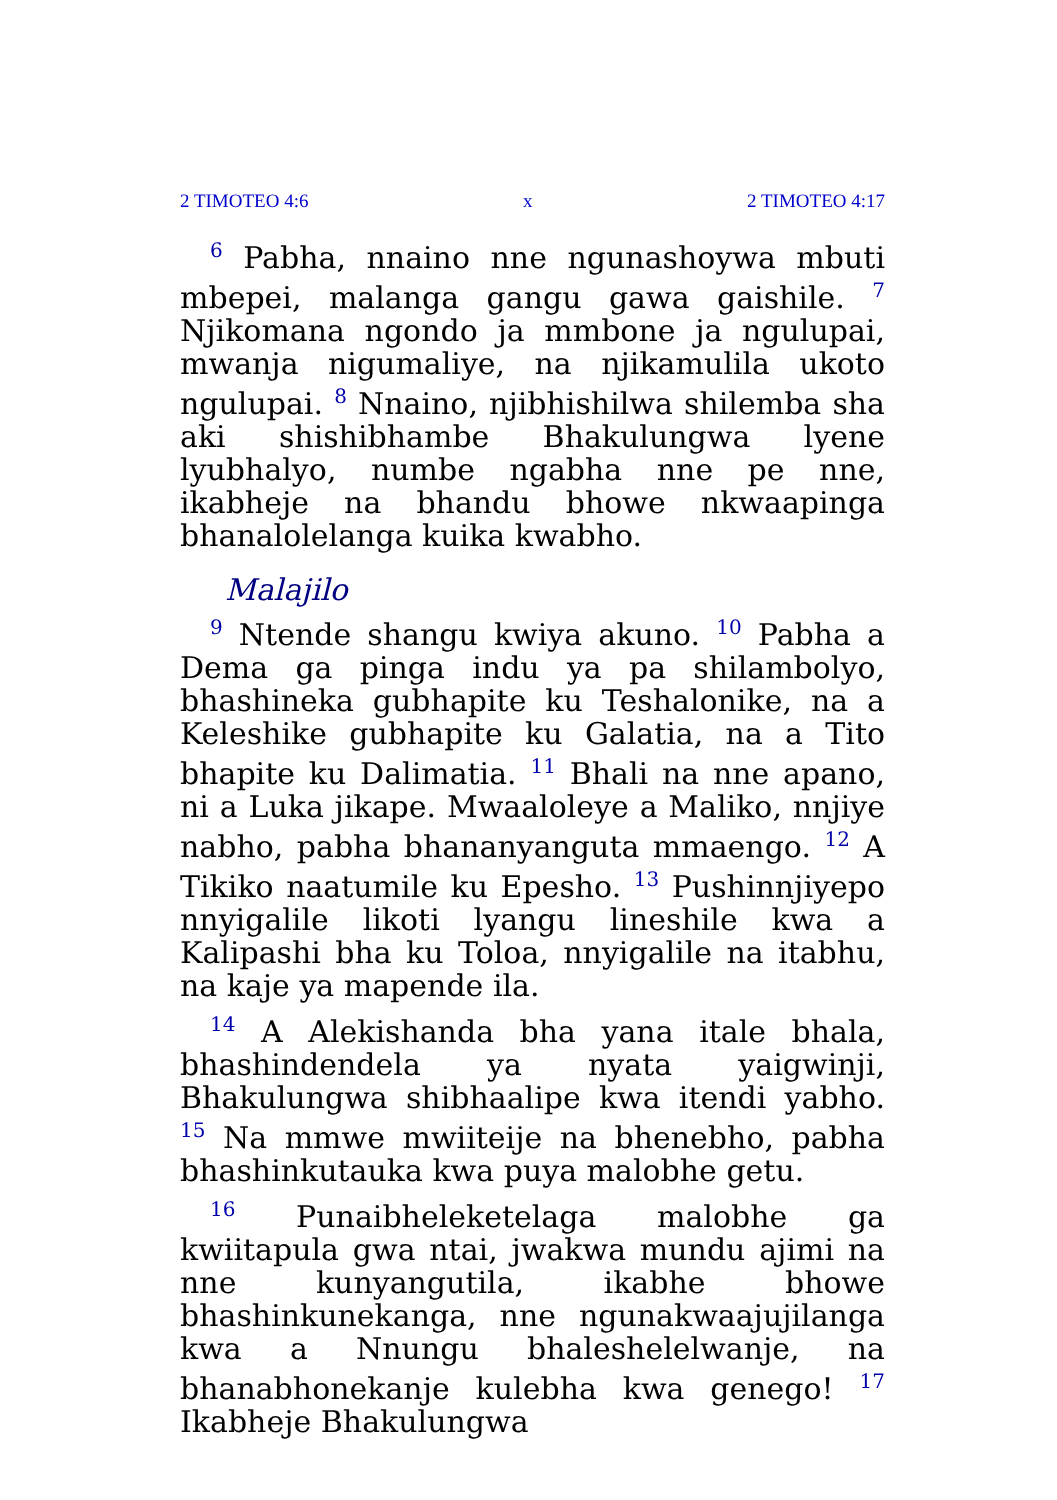2 TIMOTEO 4:6 x 2 TIMOTEO 4:17
<sup>6</sup> Pabha, nnaino nne ngunashoywa mbuti mbepei, malanga gangu gawa gaishile. <sup>7</sup> Njikomana ngondo ja mmbone ja ngulupai, mwanja nigumaliye, na njikamulila ukoto ngulupai. <sup>8</sup> Nnaino, njibhishilwa shilemba sha aki shishibhambe Bhakulungwa lyene lyubhalyo, numbe ngabha nne pe nne, ikabheje na bhandu bhowe nkwaapinga bhanalolelanga kuika kwabho.
Malajilo
<sup>9</sup> Ntende shangu kwiya akuno. <sup>10</sup> Pabha a Dema ga pinga indu ya pa shilambolyo, bhashineka gubhapite ku Teshalonike, na a Keleshike gubhapite ku Galatia, na a Tito bhapite ku Dalimatia. <sup>11</sup> Bhali na nne apano, ni a Luka jikape. Mwaaloleye a Maliko, nnjiye nabho, pabha bhananyanguta mmaengo. <sup>12</sup> A Tikiko naatumile ku Epesho. <sup>13</sup> Pushinnjiyepo nnyigalile likoti lyangu lineshile kwa a Kalipashi bha ku Toloa, nnyigalile na itabhu, na kaje ya mapende ila.
<sup>14</sup> A Alekishanda bha yana itale bhala, bhashindendela ya nyata yaigwinji, Bhakulungwa shibhaalipe kwa itendi yabho. <sup>15</sup> Na mmwe mwiiteije na bhenebho, pabha bhashinkutauka kwa puya malobhe getu.
<sup>16</sup> Punaibheleketelaga malobhe ga kwiitapula gwa ntai, jwakwa mundu ajimi na nne kunyangutila, ikabhe bhowe bhashinkunekanga, nne ngunakwaajujilanga kwa a Nnungu bhaleshelelwanje, na bhanabhonekanje kulebha kwa genego! <sup>17</sup> Ikabheje Bhakulungwa